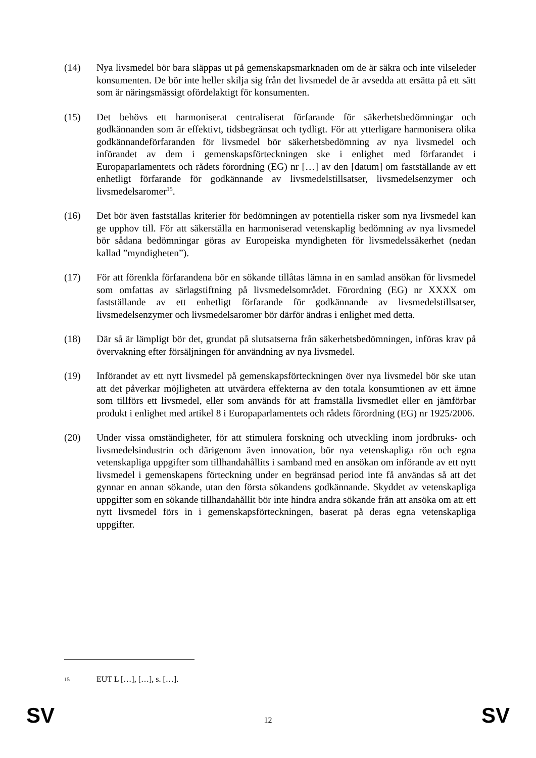(14) Nya livsmedel bör bara släppas ut på gemenskapsmarknaden om de är säkra och inte vilseleder konsumenten. De bör inte heller skilja sig från det livsmedel de är avsedda att ersätta på ett sätt som är näringsmässigt ofördelaktigt för konsumenten.
(15) Det behövs ett harmoniserat centraliserat förfarande för säkerhetsbedömningar och godkännanden som är effektivt, tidsbegränsat och tydligt. För att ytterligare harmonisera olika godkännandeförfaranden för livsmedel bör säkerhetsbedömning av nya livsmedel och införandet av dem i gemenskapsförteckningen ske i enlighet med förfarandet i Europaparlamentets och rådets förordning (EG) nr […] av den [datum] om fastställande av ett enhetligt förfarande för godkännande av livsmedelstillsatser, livsmedelsenzymer och livsmedelsaromer<sup>15</sup>.
(16) Det bör även fastställas kriterier för bedömningen av potentiella risker som nya livsmedel kan ge upphov till. För att säkerställa en harmoniserad vetenskaplig bedömning av nya livsmedel bör sådana bedömningar göras av Europeiska myndigheten för livsmedelssäkerhet (nedan kallad ”myndigheten”).
(17) För att förenkla förfarandena bör en sökande tillåtas lämna in en samlad ansökan för livsmedel som omfattas av särlagstiftning på livsmedelsområdet. Förordning (EG) nr XXXX om fastställande av ett enhetligt förfarande för godkännande av livsmedelstillsatser, livsmedelsenzymer och livsmedelsaromer bör därför ändras i enlighet med detta.
(18) Där så är lämpligt bör det, grundat på slutsatserna från säkerhetsbedömningen, införas krav på övervakning efter försäljningen för användning av nya livsmedel.
(19) Införandet av ett nytt livsmedel på gemenskapsförteckningen över nya livsmedel bör ske utan att det påverkar möjligheten att utvärdera effekterna av den totala konsumtionen av ett ämne som tillförs ett livsmedel, eller som används för att framställa livsmedlet eller en jämförbar produkt i enlighet med artikel 8 i Europaparlamentets och rådets förordning (EG) nr 1925/2006.
(20) Under vissa omständigheter, för att stimulera forskning och utveckling inom jordbruks- och livsmedelsindustrin och därigenom även innovation, bör nya vetenskapliga rön och egna vetenskapliga uppgifter som tillhandahållits i samband med en ansökan om införande av ett nytt livsmedel i gemenskapens förteckning under en begränsad period inte få användas så att det gynnar en annan sökande, utan den första sökandens godkännande. Skyddet av vetenskapliga uppgifter som en sökande tillhandahållit bör inte hindra andra sökande från att ansöka om att ett nytt livsmedel förs in i gemenskapsförteckningen, baserat på deras egna vetenskapliga uppgifter.
15
EUT L […], […], s. […].
SV 12 SV